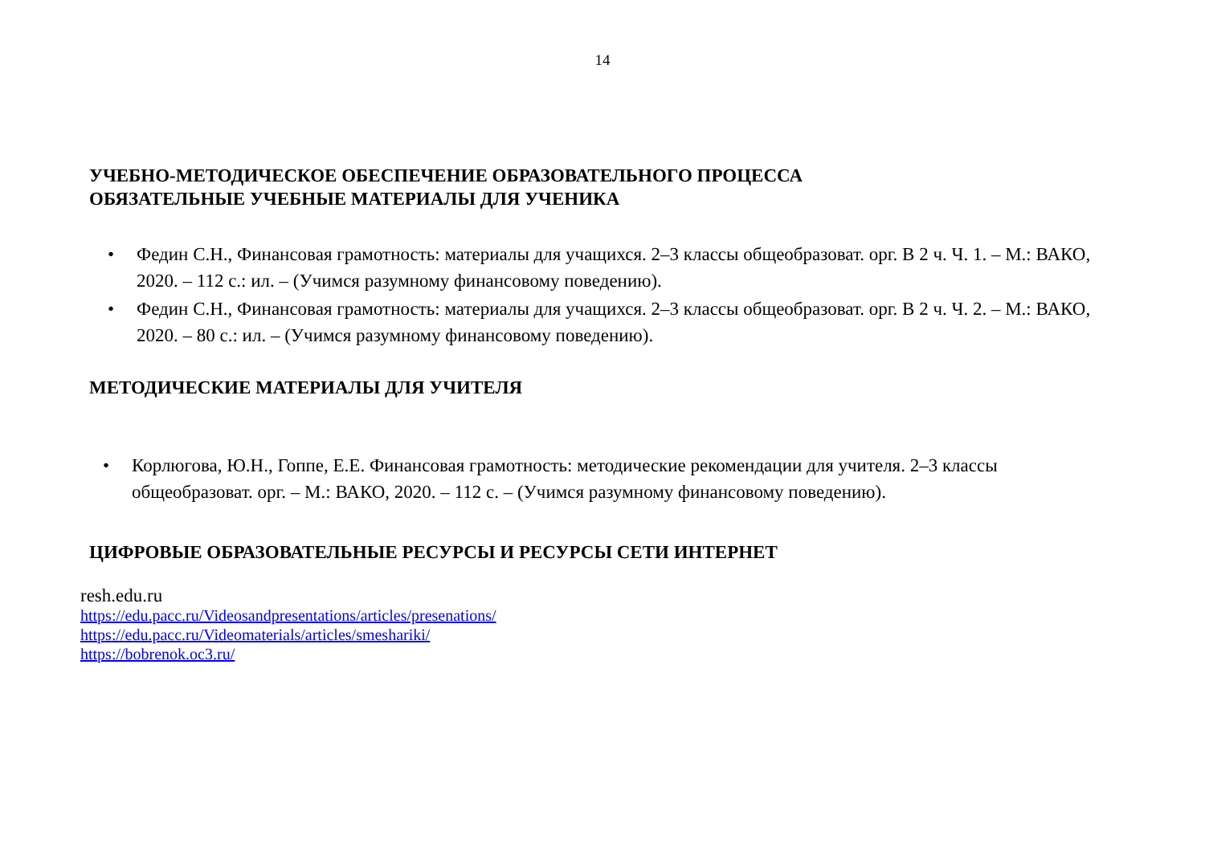14
УЧЕБНО-МЕТОДИЧЕСКОЕ ОБЕСПЕЧЕНИЕ ОБРАЗОВАТЕЛЬНОГО ПРОЦЕССА
ОБЯЗАТЕЛЬНЫЕ УЧЕБНЫЕ МАТЕРИАЛЫ ДЛЯ УЧЕНИКА
• Федин С.Н., Финансовая грамотность: материалы для учащихся. 2–3 классы общеобразоват. орг. В 2 ч. Ч. 1. – М.: ВАКО, 2020. – 112 с.: ил. – (Учимся разумному финансовому поведению).
• Федин С.Н., Финансовая грамотность: материалы для учащихся. 2–3 классы общеобразоват. орг. В 2 ч. Ч. 2. – М.: ВАКО, 2020. – 80 с.: ил. – (Учимся разумному финансовому поведению).
МЕТОДИЧЕСКИЕ МАТЕРИАЛЫ ДЛЯ УЧИТЕЛЯ
• Корлюгова, Ю.Н., Гоппе, Е.Е. Финансовая грамотность: методические рекомендации для учителя. 2–3 классы общеобразоват. орг. – М.: ВАКО, 2020. – 112 с. – (Учимся разумному финансовому поведению).
ЦИФРОВЫЕ ОБРАЗОВАТЕЛЬНЫЕ РЕСУРСЫ И РЕСУРСЫ СЕТИ ИНТЕРНЕТ
resh.edu.ru
https://edu.pacc.ru/Videosandpresentations/articles/presenations/
https://edu.pacc.ru/Videomaterials/articles/smeshariki/
https://bobrenok.oc3.ru/